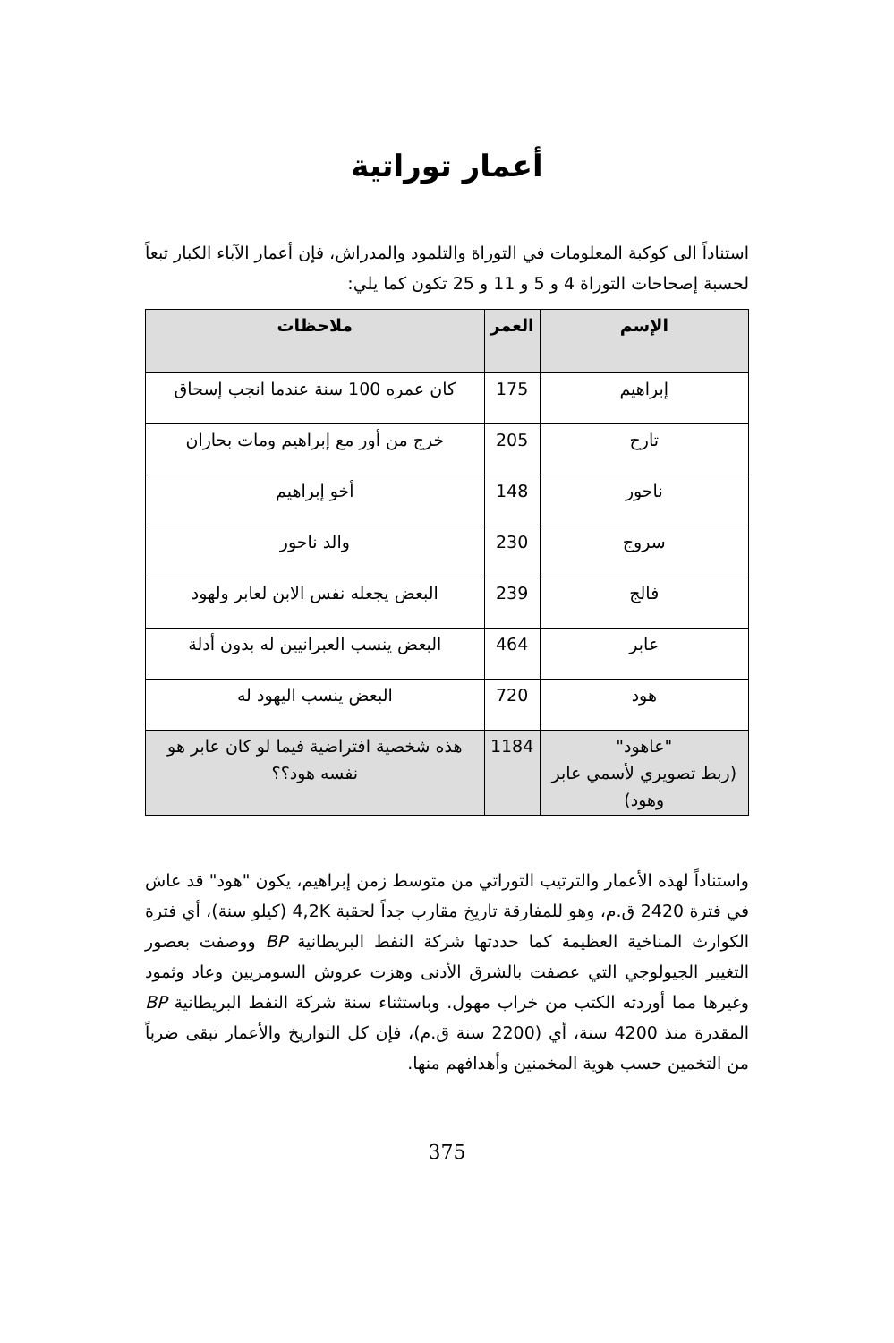أعمار توراتية
استناداً الى كوكبة المعلومات في التوراة والتلمود والمدراش، فإن أعمار الآباء الكبار تبعاً لحسبة إصحاحات التوراة 4 و 5 و 11 و 25 تكون كما يلي:
| الإسم | العمر | ملاحظات |
| --- | --- | --- |
| إبراهيم | 175 | كان عمره 100 سنة عندما انجب إسحاق |
| تارح | 205 | خرج من أور مع إبراهيم ومات بحاران |
| ناحور | 148 | أخو إبراهيم |
| سروج | 230 | والد ناحور |
| فالج | 239 | البعض يجعله نفس الابن لعابر ولهود |
| عابر | 464 | البعض ينسب العبرانيين له بدون أدلة |
| هود | 720 | البعض ينسب اليهود له |
| "عاهود" (ربط تصويري لأسمي عابر وهود) | 1184 | هذه شخصية افتراضية فيما لو كان عابر هو نفسه هود؟؟ |
واستناداً لهذه الأعمار والترتيب التوراتي من متوسط زمن إبراهيم، يكون "هود" قد عاش في فترة 2420 ق.م، وهو للمفارقة تاريخ مقارب جداً لحقبة 4,2K (كيلو سنة)، أي فترة الكوارث المناخية العظيمة كما حددتها شركة النفط البريطانية BP ووصفت بعصور التغيير الجيولوجي التي عصفت بالشرق الأدنى وهزت عروش السومريين وعاد وثمود وغيرها مما أوردته الكتب من خراب مهول. وباستثناء سنة شركة النفط البريطانية BP المقدرة منذ 4200 سنة، أي (2200 سنة ق.م)، فإن كل التواريخ والأعمار تبقى ضرباً من التخمين حسب هوية المخمنين وأهدافهم منها.
375